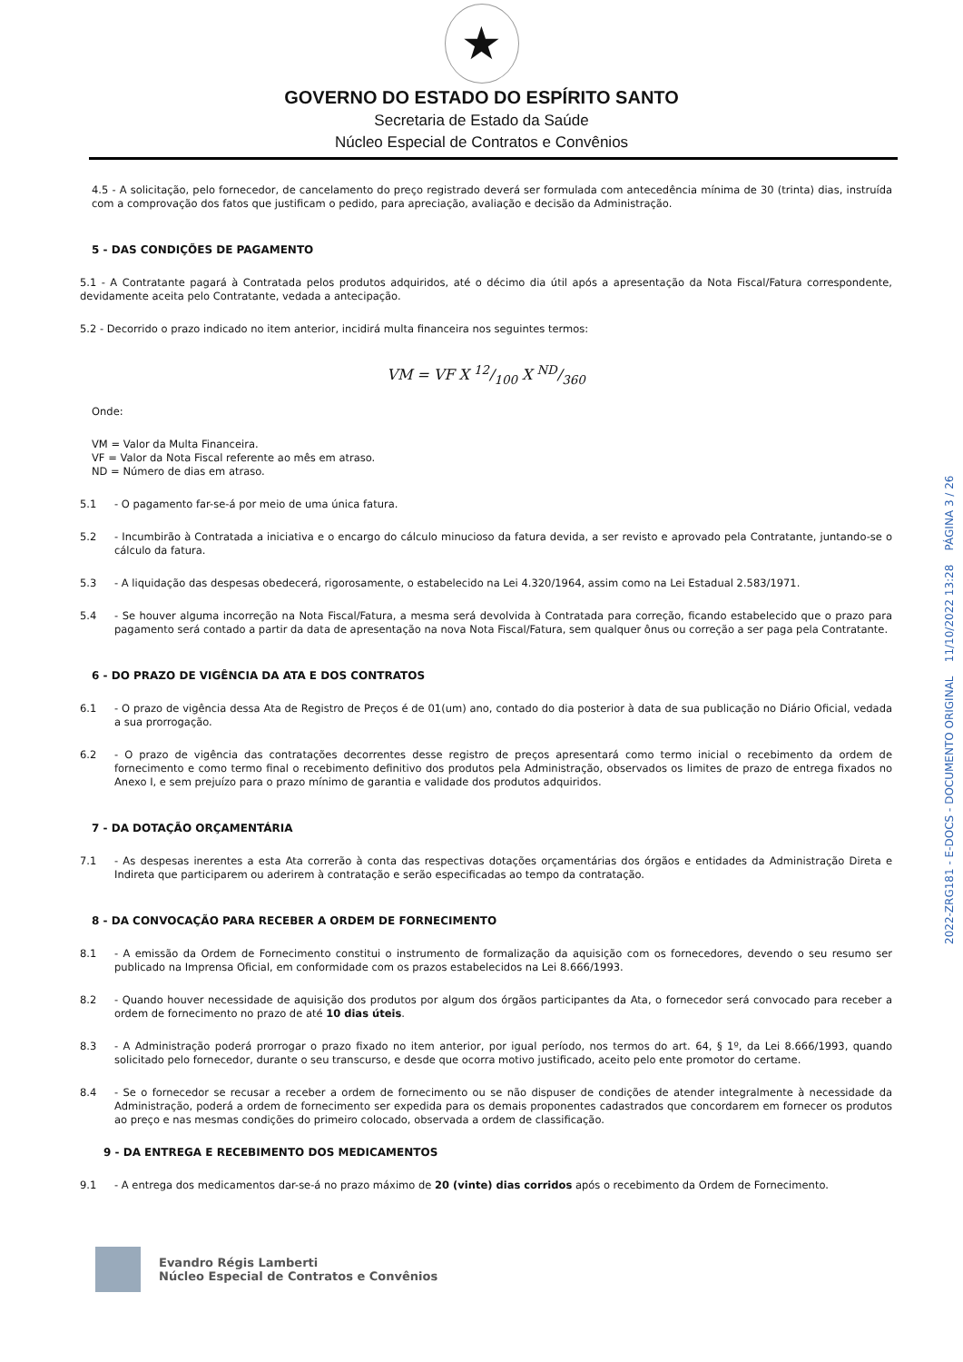★
GOVERNO DO ESTADO DO ESPÍRITO SANTO
Secretaria de Estado da Saúde
Núcleo Especial de Contratos e Convênios
4.5 - A solicitação, pelo fornecedor, de cancelamento do preço registrado deverá ser formulada com antecedência mínima de 30 (trinta) dias, instruída com a comprovação dos fatos que justificam o pedido, para apreciação, avaliação e decisão da Administração.
5 - DAS CONDIÇÕES DE PAGAMENTO
5.1 - A Contratante pagará à Contratada pelos produtos adquiridos, até o décimo dia útil após a apresentação da Nota Fiscal/Fatura correspondente, devidamente aceita pelo Contratante, vedada a antecipação.
5.2 - Decorrido o prazo indicado no item anterior, incidirá multa financeira nos seguintes termos:
VM = VF X 12/100 X ND/360
Onde:
VM = Valor da Multa Financeira.
VF = Valor da Nota Fiscal referente ao mês em atraso.
ND = Número de dias em atraso.
5.1 - O pagamento far-se-á por meio de uma única fatura.
5.2 - Incumbirão à Contratada a iniciativa e o encargo do cálculo minucioso da fatura devida, a ser revisto e aprovado pela Contratante, juntando-se o cálculo da fatura.
5.3 - A liquidação das despesas obedecerá, rigorosamente, o estabelecido na Lei 4.320/1964, assim como na Lei Estadual 2.583/1971.
5.4 - Se houver alguma incorreção na Nota Fiscal/Fatura, a mesma será devolvida à Contratada para correção, ficando estabelecido que o prazo para pagamento será contado a partir da data de apresentação na nova Nota Fiscal/Fatura, sem qualquer ônus ou correção a ser paga pela Contratante.
6 - DO PRAZO DE VIGÊNCIA DA ATA E DOS CONTRATOS
6.1 - O prazo de vigência dessa Ata de Registro de Preços é de 01(um) ano, contado do dia posterior à data de sua publicação no Diário Oficial, vedada a sua prorrogação.
6.2 - O prazo de vigência das contratações decorrentes desse registro de preços apresentará como termo inicial o recebimento da ordem de fornecimento e como termo final o recebimento definitivo dos produtos pela Administração, observados os limites de prazo de entrega fixados no Anexo I, e sem prejuízo para o prazo mínimo de garantia e validade dos produtos adquiridos.
7 - DA DOTAÇÃO ORÇAMENTÁRIA
7.1 - As despesas inerentes a esta Ata correrão à conta das respectivas dotações orçamentárias dos órgãos e entidades da Administração Direta e Indireta que participarem ou aderirem à contratação e serão especificadas ao tempo da contratação.
8 - DA CONVOCAÇÃO PARA RECEBER A ORDEM DE FORNECIMENTO
8.1 - A emissão da Ordem de Fornecimento constitui o instrumento de formalização da aquisição com os fornecedores, devendo o seu resumo ser publicado na Imprensa Oficial, em conformidade com os prazos estabelecidos na Lei 8.666/1993.
8.2 - Quando houver necessidade de aquisição dos produtos por algum dos órgãos participantes da Ata, o fornecedor será convocado para receber a ordem de fornecimento no prazo de até 10 dias úteis.
8.3 - A Administração poderá prorrogar o prazo fixado no item anterior, por igual período, nos termos do art. 64, § 1º, da Lei 8.666/1993, quando solicitado pelo fornecedor, durante o seu transcurso, e desde que ocorra motivo justificado, aceito pelo ente promotor do certame.
8.4 - Se o fornecedor se recusar a receber a ordem de fornecimento ou se não dispuser de condições de atender integralmente à necessidade da Administração, poderá a ordem de fornecimento ser expedida para os demais proponentes cadastrados que concordarem em fornecer os produtos ao preço e nas mesmas condições do primeiro colocado, observada a ordem de classificação.
9 - DA ENTREGA E RECEBIMENTO DOS MEDICAMENTOS
9.1 - A entrega dos medicamentos dar-se-á no prazo máximo de 20 (vinte) dias corridos após o recebimento da Ordem de Fornecimento.
Evandro Régis Lamberti
Núcleo Especial de Contratos e Convênios
2022-ZRG181 - E-DOCS - DOCUMENTO ORIGINAL 11/10/2022 13:28 PÁGINA 3 / 26